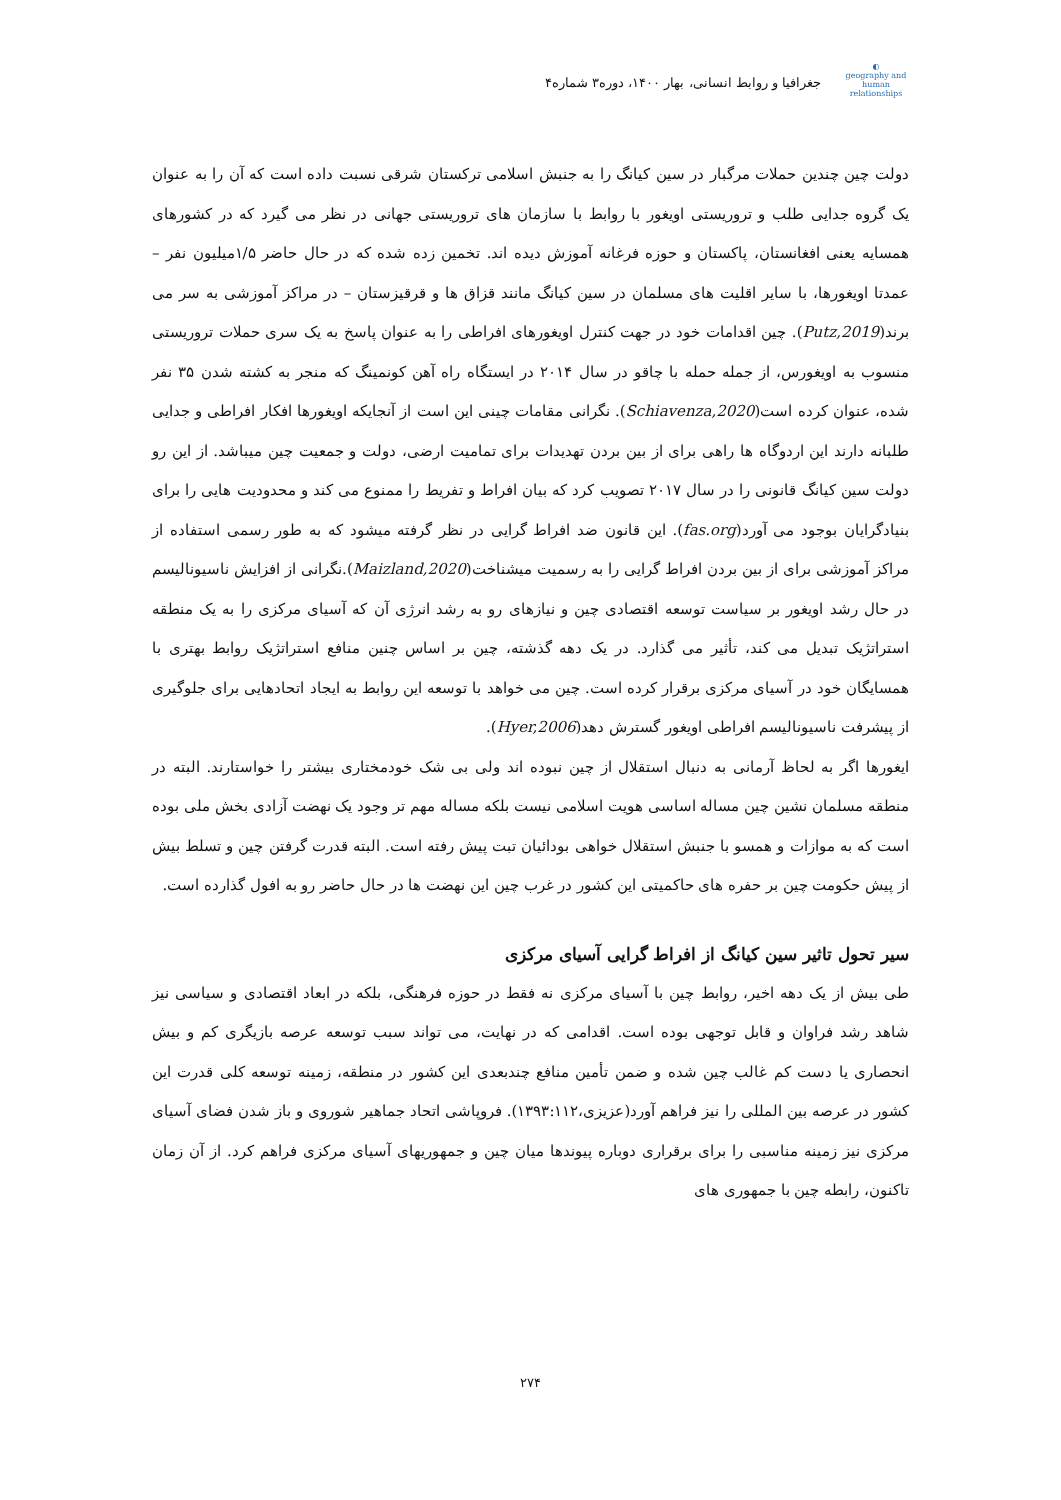◐
geography and human relationships
جغرافیا و روابط انسانی، بهار ۱۴۰۰، دوره۳ شماره۴
دولت چین چندین حملات مرگبار در سین کیانگ را به جنبش اسلامی ترکستان شرقی نسبت داده است که آن را به عنوان یک گروه جدایی طلب و تروریستی اویغور با روابط با سازمان های تروریستی جهانی در نظر می گیرد که در کشورهای همسایه یعنی افغانستان، پاکستان و حوزه فرغانه آموزش دیده اند. تخمین زده شده که در حال حاضر ۱/۵میلیون نفر – عمدتا اویغورها، با سایر اقلیت های مسلمان در سین کیانگ مانند قزاق ها و قرقیزستان – در مراکز آموزشی به سر می برند(Putz,2019). چین اقدامات خود در جهت کنترل اویغورهای افراطی را به عنوان پاسخ به یک سری حملات تروریستی منسوب به اویغورس، از جمله حمله با چاقو در سال ۲۰۱۴ در ایستگاه راه آهن کونمینگ که منجر به کشته شدن ۳۵ نفر شده، عنوان کرده است(Schiavenza,2020). نگرانی مقامات چینی این است از آنجایکه اویغورها افکار افراطی و جدایی طلبانه دارند این اردوگاه ها راهی برای از بین بردن تهدیدات برای تمامیت ارضی، دولت و جمعیت چین میباشد. از این رو دولت سین کیانگ قانونی را در سال ۲۰۱۷ تصویب کرد که بیان افراط و تفریط را ممنوع می کند و محدودیت هایی را برای بنیادگرایان بوجود می آورد(fas.org). این قانون ضد افراط گرایی در نظر گرفته میشود که به طور رسمی استفاده از مراکز آموزشی برای از بین بردن افراط گرایی را به رسمیت میشناخت(Maizland,2020).نگرانی از افزایش ناسیونالیسم در حال رشد اویغور بر سیاست توسعه اقتصادی چین و نیازهای رو به رشد انرژی آن که آسیای مرکزی را به یک منطقه استراتژیک تبدیل می کند، تأثیر می گذارد. در یک دهه گذشته، چین بر اساس چنین منافع استراتژیک روابط بهتری با همسایگان خود در آسیای مرکزی برقرار کرده است. چین می خواهد با توسعه این روابط به ایجاد اتحادهایی برای جلوگیری از پیشرفت ناسیونالیسم افراطی اویغور گسترش دهد(Hyer,2006).
ایغورها اگر به لحاظ آرمانی به دنبال استقلال از چین نبوده اند ولی بی شک خودمختاری بیشتر را خواستارند. البته در منطقه مسلمان نشین چین مساله اساسی هویت اسلامی نیست بلکه مساله مهم تر وجود یک نهضت آزادی بخش ملی بوده است که به موازات و همسو با جنبش استقلال خواهی بودائیان تبت پیش رفته است. البته قدرت گرفتن چین و تسلط بیش از پیش حکومت چین بر حفره های حاکمیتی این کشور در غرب چین این نهضت ها در حال حاضر رو به افول گذارده است.
سیر تحول تاثیر سین کیانگ از افراط گرایی آسیای مرکزی
طی بیش از یک دهه اخیر، روابط چین با آسیای مرکزی نه فقط در حوزه فرهنگی، بلکه در ابعاد اقتصادی و سیاسی نیز شاهد رشد فراوان و قابل توجهی بوده است. اقدامی که در نهایت، می تواند سبب توسعه عرصه بازیگری کم و بیش انحصاری یا دست کم غالب چین شده و ضمن تأمین منافع چندبعدی این کشور در منطقه، زمینه توسعه کلی قدرت این کشور در عرصه بین المللی را نیز فراهم آورد(عزیزی،۱۳۹۳:۱۱۲). فروپاشی اتحاد جماهیر شوروی و باز شدن فضای آسیای مرکزی نیز زمینه مناسبی را برای برقراری دوباره پیوندها میان چین و جمهوریهای آسیای مرکزی فراهم کرد. از آن زمان تاکنون، رابطه چین با جمهوری های
۲۷۴